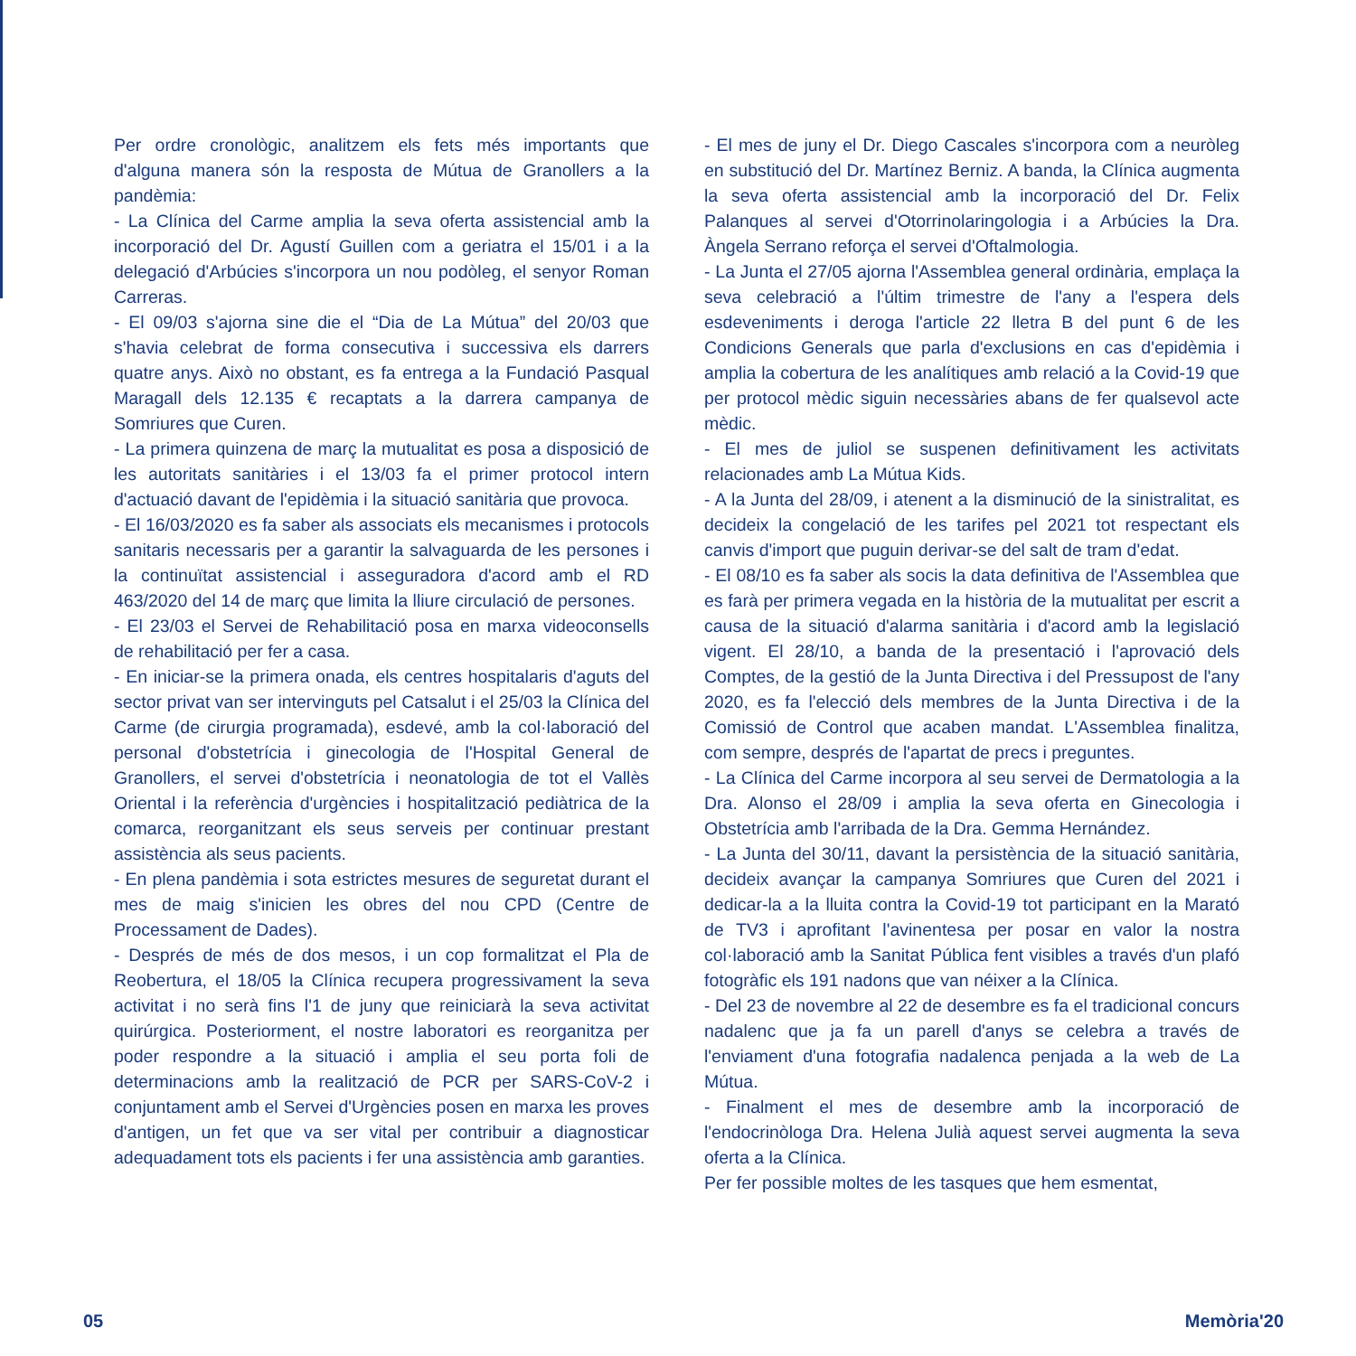Per ordre cronològic, analitzem els fets més importants que d'alguna manera són la resposta de Mútua de Granollers a la pandèmia:
- La Clínica del Carme amplia la seva oferta assistencial amb la incorporació del Dr. Agustí Guillen com a geriatra el 15/01 i a la delegació d'Arbúcies s'incorpora un nou podòleg, el senyor Roman Carreras.
- El 09/03 s'ajorna sine die el “Dia de La Mútua” del 20/03 que s'havia celebrat de forma consecutiva i successiva els darrers quatre anys. Això no obstant, es fa entrega a la Fundació Pasqual Maragall dels 12.135 € recaptats a la darrera campanya de Somriures que Curen.
- La primera quinzena de març la mutualitat es posa a disposició de les autoritats sanitàries i el 13/03 fa el primer protocol intern d'actuació davant de l'epidèmia i la situació sanitària que provoca.
- El 16/03/2020 es fa saber als associats els mecanismes i protocols sanitaris necessaris per a garantir la salvaguarda de les persones i la continuïtat assistencial i asseguradora d'acord amb el RD 463/2020 del 14 de març que limita la lliure circulació de persones.
- El 23/03 el Servei de Rehabilitació posa en marxa videoconsells de rehabilitació per fer a casa.
- En iniciar-se la primera onada, els centres hospitalaris d'aguts del sector privat van ser intervinguts pel Catsalut i el 25/03 la Clínica del Carme (de cirurgia programada), esdevé, amb la col·laboració del personal d'obstetrícia i ginecologia de l'Hospital General de Granollers, el servei d'obstetrícia i neonatologia de tot el Vallès Oriental i la referència d'urgències i hospitalització pediàtrica de la comarca, reorganitzant els seus serveis per continuar prestant assistència als seus pacients.
- En plena pandèmia i sota estrictes mesures de seguretat durant el mes de maig s'inicien les obres del nou CPD (Centre de Processament de Dades).
- Després de més de dos mesos, i un cop formalitzat el Pla de Reobertura, el 18/05 la Clínica recupera progressivament la seva activitat i no serà fins l'1 de juny que reiniciarà la seva activitat quirúrgica. Posteriorment, el nostre laboratori es reorganitza per poder respondre a la situació i amplia el seu porta foli de determinacions amb la realització de PCR per SARS-CoV-2 i conjuntament amb el Servei d'Urgències posen en marxa les proves d'antigen, un fet que va ser vital per contribuir a diagnosticar adequadament tots els pacients i fer una assistència amb garanties.
- El mes de juny el Dr. Diego Cascales s'incorpora com a neuròleg en substitució del Dr. Martínez Berniz. A banda, la Clínica augmenta la seva oferta assistencial amb la incorporació del Dr. Felix Palanques al servei d'Otorrinolaringologia i a Arbúcies la Dra. Àngela Serrano reforça el servei d'Oftalmologia.
- La Junta el 27/05 ajorna l'Assemblea general ordinària, emplaça la seva celebració a l'últim trimestre de l'any a l'espera dels esdeveniments i deroga l'article 22 lletra B del punt 6 de les Condicions Generals que parla d'exclusions en cas d'epidèmia i amplia la cobertura de les analítiques amb relació a la Covid-19 que per protocol mèdic siguin necessàries abans de fer qualsevol acte mèdic.
- El mes de juliol se suspenen definitivament les activitats relacionades amb La Mútua Kids.
- A la Junta del 28/09, i atenent a la disminució de la sinistralitat, es decideix la congelació de les tarifes pel 2021 tot respectant els canvis d'import que puguin derivar-se del salt de tram d'edat.
- El 08/10 es fa saber als socis la data definitiva de l'Assemblea que es farà per primera vegada en la història de la mutualitat per escrit a causa de la situació d'alarma sanitària i d'acord amb la legislació vigent. El 28/10, a banda de la presentació i l'aprovació dels Comptes, de la gestió de la Junta Directiva i del Pressupost de l'any 2020, es fa l'elecció dels membres de la Junta Directiva i de la Comissió de Control que acaben mandat. L'Assemblea finalitza, com sempre, després de l'apartat de precs i preguntes.
- La Clínica del Carme incorpora al seu servei de Dermatologia a la Dra. Alonso el 28/09 i amplia la seva oferta en Ginecologia i Obstetrícia amb l'arribada de la Dra. Gemma Hernández.
- La Junta del 30/11, davant la persistència de la situació sanitària, decideix avançar la campanya Somriures que Curen del 2021 i dedicar-la a la lluita contra la Covid-19 tot participant en la Marató de TV3 i aprofitant l'avinentesa per posar en valor la nostra col·laboració amb la Sanitat Pública fent visibles a través d'un plafó fotogràfic els 191 nadons que van néixer a la Clínica.
- Del 23 de novembre al 22 de desembre es fa el tradicional concurs nadalenc que ja fa un parell d'anys se celebra a través de l'enviament d'una fotografia nadalenca penjada a la web de La Mútua.
- Finalment el mes de desembre amb la incorporació de l'endocrinòloga Dra. Helena Julià aquest servei augmenta la seva oferta a la Clínica.
Per fer possible moltes de les tasques que hem esmentat,
05 Memòria'20